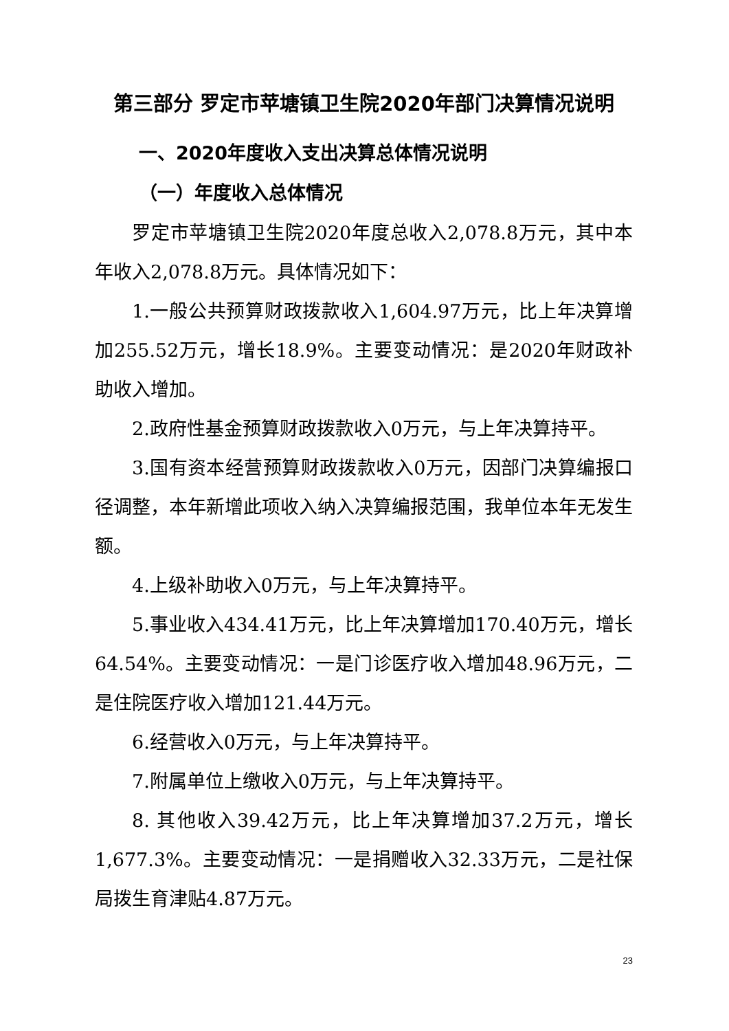第三部分 罗定市苹塘镇卫生院2020年部门决算情况说明
一、2020年度收入支出决算总体情况说明
（一）年度收入总体情况
罗定市苹塘镇卫生院2020年度总收入2,078.8万元，其中本年收入2,078.8万元。具体情况如下：
1.一般公共预算财政拨款收入1,604.97万元，比上年决算增加255.52万元，增长18.9%。主要变动情况：是2020年财政补助收入增加。
2.政府性基金预算财政拨款收入0万元，与上年决算持平。
3.国有资本经营预算财政拨款收入0万元，因部门决算编报口径调整，本年新增此项收入纳入决算编报范围，我单位本年无发生额。
4.上级补助收入0万元，与上年决算持平。
5.事业收入434.41万元，比上年决算增加170.40万元，增长64.54%。主要变动情况：一是门诊医疗收入增加48.96万元，二是住院医疗收入增加121.44万元。
6.经营收入0万元，与上年决算持平。
7.附属单位上缴收入0万元，与上年决算持平。
8. 其他收入39.42万元，比上年决算增加37.2万元，增长1,677.3%。主要变动情况：一是捐赠收入32.33万元，二是社保局拨生育津贴4.87万元。
23